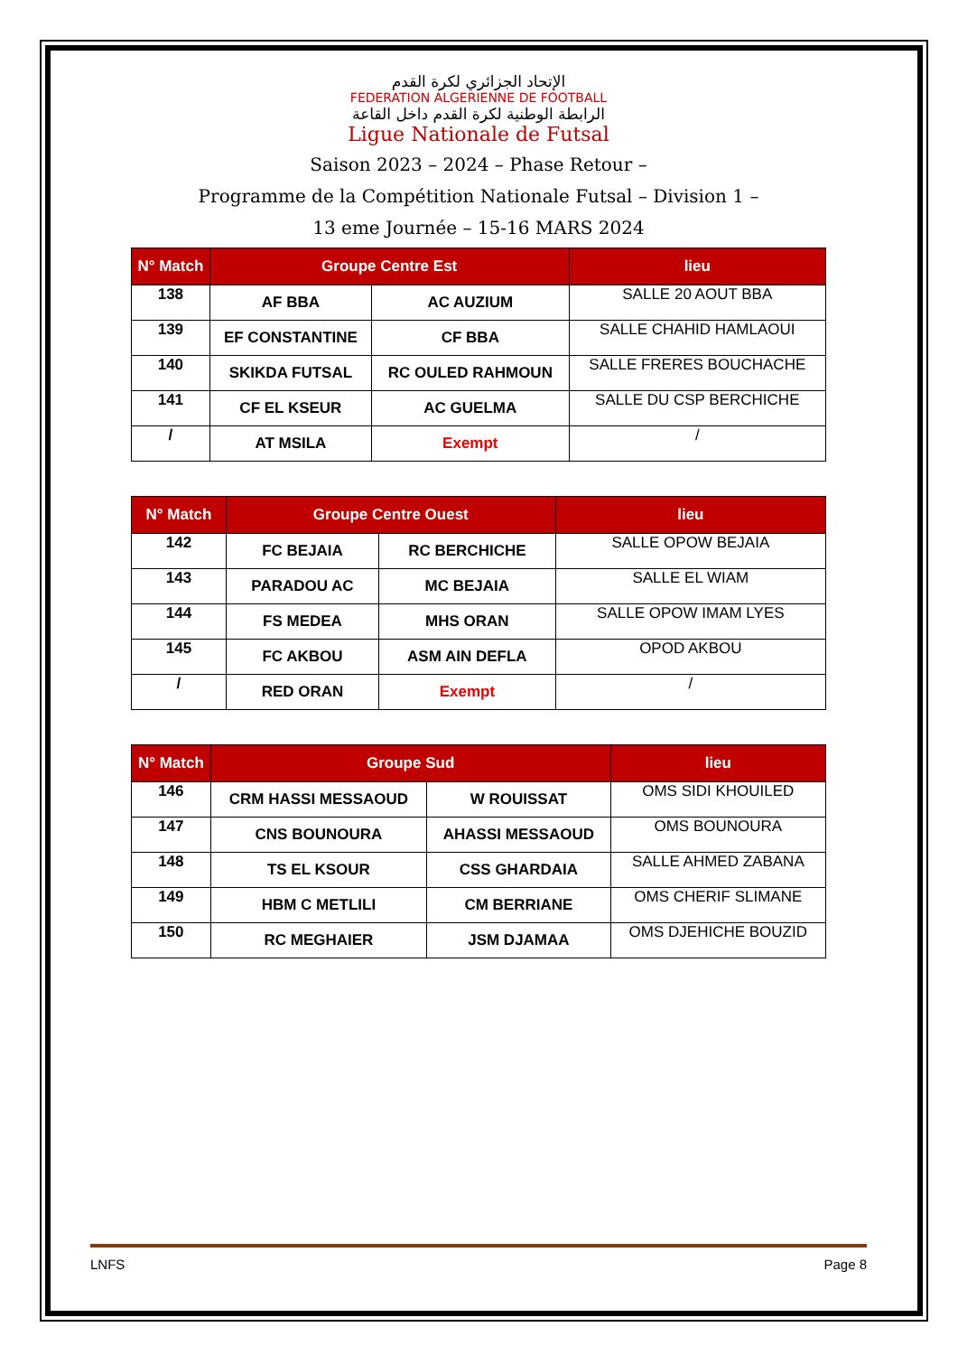الإتحاد الجزائري لكرة القدم
FEDERATION ALGERIENNE DE FOOTBALL
الرابطة الوطنية لكرة القدم داخل القاعة
Ligue Nationale de Futsal
Saison 2023 – 2024 – Phase Retour –
Programme de la Compétition Nationale Futsal – Division 1 –
13 eme Journée – 15-16 MARS 2024
| N° Match | Groupe Centre Est | | lieu |
| --- | --- | --- | --- |
| 138 | AF BBA | AC AUZIUM | SALLE 20 AOUT BBA |
| 139 | EF CONSTANTINE | CF BBA | SALLE CHAHID HAMLAOUI |
| 140 | SKIKDA FUTSAL | RC OULED RAHMOUN | SALLE FRERES BOUCHACHE |
| 141 | CF EL KSEUR | AC GUELMA | SALLE DU CSP BERCHICHE |
| / | AT MSILA | Exempt | / |
| N° Match | Groupe Centre Ouest | | lieu |
| --- | --- | --- | --- |
| 142 | FC BEJAIA | RC BERCHICHE | SALLE OPOW BEJAIA |
| 143 | PARADOU AC | MC BEJAIA | SALLE EL WIAM |
| 144 | FS MEDEA | MHS ORAN | SALLE OPOW IMAM LYES |
| 145 | FC AKBOU | ASM AIN DEFLA | OPOD AKBOU |
| / | RED ORAN | Exempt | / |
| N° Match | Groupe Sud | | lieu |
| --- | --- | --- | --- |
| 146 | CRM HASSI MESSAOUD | W ROUISSAT | OMS SIDI KHOUILED |
| 147 | CNS BOUNOURA | AHASSI MESSAOUD | OMS BOUNOURA |
| 148 | TS EL KSOUR | CSS GHARDAIA | SALLE AHMED ZABANA |
| 149 | HBM C METLILI | CM BERRIANE | OMS CHERIF SLIMANE |
| 150 | RC MEGHAIER | JSM DJAMAA | OMS DJEHICHE BOUZID |
LNFS Page 8